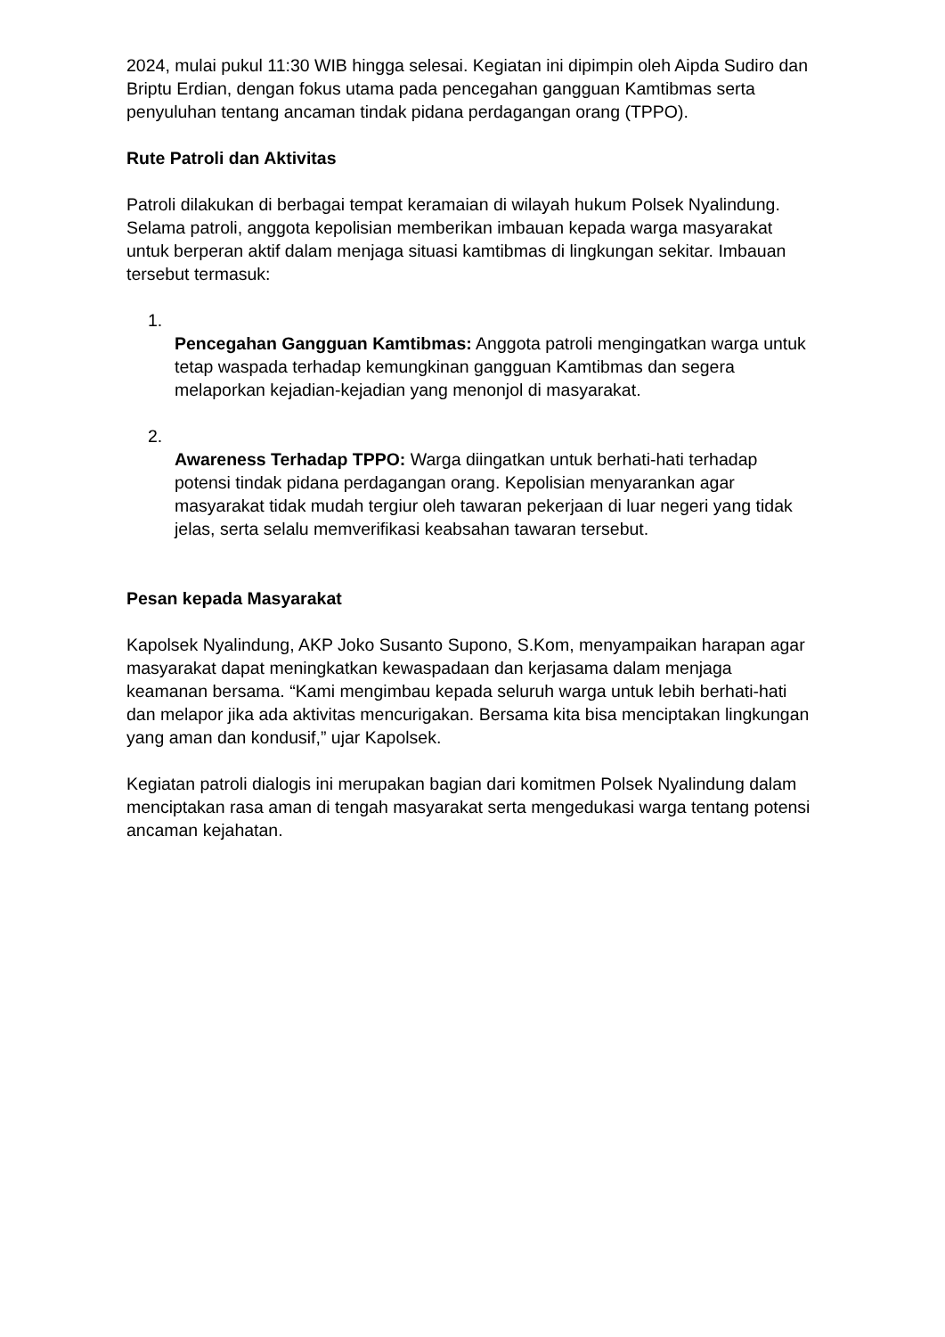2024, mulai pukul 11:30 WIB hingga selesai. Kegiatan ini dipimpin oleh Aipda Sudiro dan Briptu Erdian, dengan fokus utama pada pencegahan gangguan Kamtibmas serta penyuluhan tentang ancaman tindak pidana perdagangan orang (TPPO).
Rute Patroli dan Aktivitas
Patroli dilakukan di berbagai tempat keramaian di wilayah hukum Polsek Nyalindung. Selama patroli, anggota kepolisian memberikan imbauan kepada warga masyarakat untuk berperan aktif dalam menjaga situasi kamtibmas di lingkungan sekitar. Imbauan tersebut termasuk:
1.
Pencegahan Gangguan Kamtibmas: Anggota patroli mengingatkan warga untuk tetap waspada terhadap kemungkinan gangguan Kamtibmas dan segera melaporkan kejadian-kejadian yang menonjol di masyarakat.
2.
Awareness Terhadap TPPO: Warga diingatkan untuk berhati-hati terhadap potensi tindak pidana perdagangan orang. Kepolisian menyarankan agar masyarakat tidak mudah tergiur oleh tawaran pekerjaan di luar negeri yang tidak jelas, serta selalu memverifikasi keabsahan tawaran tersebut.
Pesan kepada Masyarakat
Kapolsek Nyalindung, AKP Joko Susanto Supono, S.Kom, menyampaikan harapan agar masyarakat dapat meningkatkan kewaspadaan dan kerjasama dalam menjaga keamanan bersama. “Kami mengimbau kepada seluruh warga untuk lebih berhati-hati dan melapor jika ada aktivitas mencurigakan. Bersama kita bisa menciptakan lingkungan yang aman dan kondusif,” ujar Kapolsek.
Kegiatan patroli dialogis ini merupakan bagian dari komitmen Polsek Nyalindung dalam menciptakan rasa aman di tengah masyarakat serta mengedukasi warga tentang potensi ancaman kejahatan.